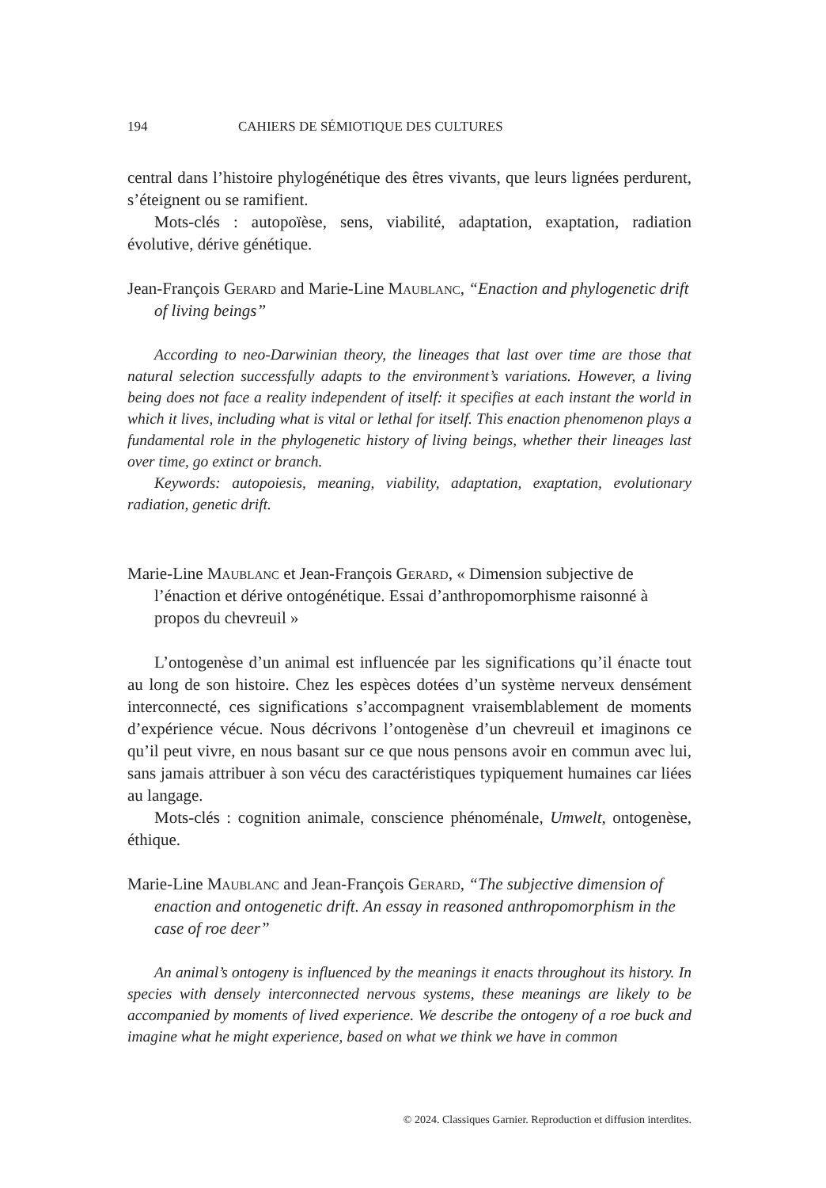194 CAHIERS DE SÉMIOTIQUE DES CULTURES
central dans l’histoire phylogénétique des êtres vivants, que leurs lignées perdurent, s’éteignent ou se ramifient.
Mots-clés : autopoïèse, sens, viabilité, adaptation, exaptation, radiation évolutive, dérive génétique.
Jean-François Gerard and Marie-Line Maublanc, “Enaction and phylogenetic drift of living beings”
According to neo-Darwinian theory, the lineages that last over time are those that natural selection successfully adapts to the environment’s variations. However, a living being does not face a reality independent of itself: it specifies at each instant the world in which it lives, including what is vital or lethal for itself. This enaction phenomenon plays a fundamental role in the phylogenetic history of living beings, whether their lineages last over time, go extinct or branch.
Keywords: autopoiesis, meaning, viability, adaptation, exaptation, evolutionary radiation, genetic drift.
Marie-Line Maublanc et Jean-François Gerard, « Dimension subjective de l’énaction et dérive ontogénétique. Essai d’anthropomorphisme raisonné à propos du chevreuil »
L’ontogenèse d’un animal est influencée par les significations qu’il énacte tout au long de son histoire. Chez les espèces dotées d’un système nerveux densément interconnecté, ces significations s’accompagnent vraisemblablement de moments d’expérience vécue. Nous décrivons l’ontogenèse d’un chevreuil et imaginons ce qu’il peut vivre, en nous basant sur ce que nous pensons avoir en commun avec lui, sans jamais attribuer à son vécu des caractéristiques typiquement humaines car liées au langage.
Mots-clés : cognition animale, conscience phénoménale, Umwelt, ontogenèse, éthique.
Marie-Line Maublanc and Jean-François Gerard, “The subjective dimension of enaction and ontogenetic drift. An essay in reasoned anthropomorphism in the case of roe deer”
An animal’s ontogeny is influenced by the meanings it enacts throughout its history. In species with densely interconnected nervous systems, these meanings are likely to be accompanied by moments of lived experience. We describe the ontogeny of a roe buck and imagine what he might experience, based on what we think we have in common
© 2024. Classiques Garnier. Reproduction et diffusion interdites.